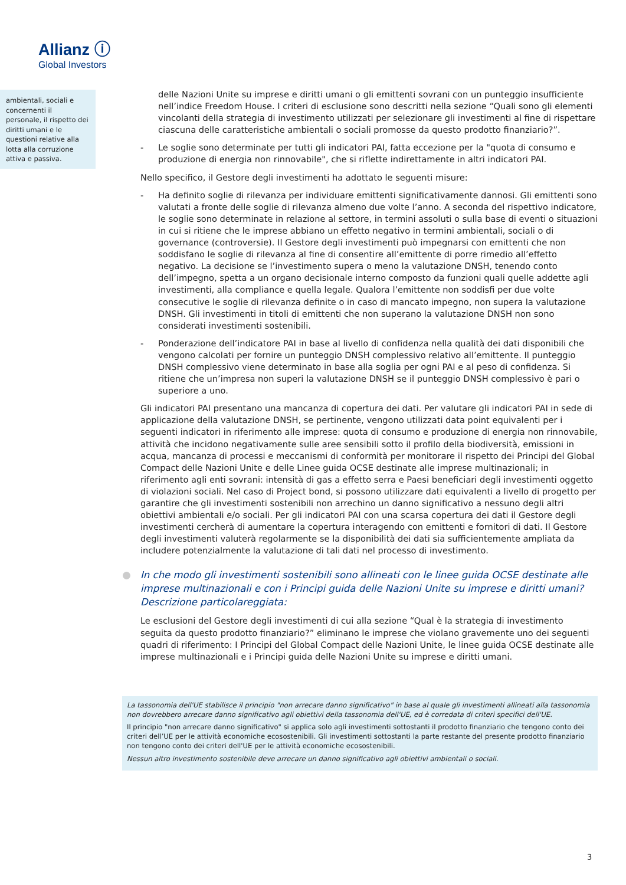Allianz ⓘ
Global Investors
ambientali, sociali e concernenti il personale, il rispetto dei diritti umani e le questioni relative alla lotta alla corruzione attiva e passiva.
delle Nazioni Unite su imprese e diritti umani o gli emittenti sovrani con un punteggio insufficiente nell’indice Freedom House. I criteri di esclusione sono descritti nella sezione “Quali sono gli elementi vincolanti della strategia di investimento utilizzati per selezionare gli investimenti al fine di rispettare ciascuna delle caratteristiche ambientali o sociali promosse da questo prodotto finanziario?”.
- Le soglie sono determinate per tutti gli indicatori PAI, fatta eccezione per la "quota di consumo e produzione di energia non rinnovabile", che si riflette indirettamente in altri indicatori PAI.
Nello specifico, il Gestore degli investimenti ha adottato le seguenti misure:
- Ha definito soglie di rilevanza per individuare emittenti significativamente dannosi. Gli emittenti sono valutati a fronte delle soglie di rilevanza almeno due volte l’anno. A seconda del rispettivo indicatore, le soglie sono determinate in relazione al settore, in termini assoluti o sulla base di eventi o situazioni in cui si ritiene che le imprese abbiano un effetto negativo in termini ambientali, sociali o di governance (controversie). Il Gestore degli investimenti può impegnarsi con emittenti che non soddisfano le soglie di rilevanza al fine di consentire all’emittente di porre rimedio all’effetto negativo. La decisione se l’investimento supera o meno la valutazione DNSH, tenendo conto dell’impegno, spetta a un organo decisionale interno composto da funzioni quali quelle addette agli investimenti, alla compliance e quella legale. Qualora l’emittente non soddisfi per due volte consecutive le soglie di rilevanza definite o in caso di mancato impegno, non supera la valutazione DNSH. Gli investimenti in titoli di emittenti che non superano la valutazione DNSH non sono considerati investimenti sostenibili.
- Ponderazione dell’indicatore PAI in base al livello di confidenza nella qualità dei dati disponibili che vengono calcolati per fornire un punteggio DNSH complessivo relativo all’emittente. Il punteggio DNSH complessivo viene determinato in base alla soglia per ogni PAI e al peso di confidenza. Si ritiene che un’impresa non superi la valutazione DNSH se il punteggio DNSH complessivo è pari o superiore a uno.
Gli indicatori PAI presentano una mancanza di copertura dei dati. Per valutare gli indicatori PAI in sede di applicazione della valutazione DNSH, se pertinente, vengono utilizzati data point equivalenti per i seguenti indicatori in riferimento alle imprese: quota di consumo e produzione di energia non rinnovabile, attività che incidono negativamente sulle aree sensibili sotto il profilo della biodiversità, emissioni in acqua, mancanza di processi e meccanismi di conformità per monitorare il rispetto dei Principi del Global Compact delle Nazioni Unite e delle Linee guida OCSE destinate alle imprese multinazionali; in riferimento agli enti sovrani: intensità di gas a effetto serra e Paesi beneficiari degli investimenti oggetto di violazioni sociali. Nel caso di Project bond, si possono utilizzare dati equivalenti a livello di progetto per garantire che gli investimenti sostenibili non arrechino un danno significativo a nessuno degli altri obiettivi ambientali e/o sociali. Per gli indicatori PAI con una scarsa copertura dei dati il Gestore degli investimenti cercherà di aumentare la copertura interagendo con emittenti e fornitori di dati. Il Gestore degli investimenti valuterà regolarmente se la disponibilità dei dati sia sufficientemente ampliata da includere potenzialmente la valutazione di tali dati nel processo di investimento.
In che modo gli investimenti sostenibili sono allineati con le linee guida OCSE destinate alle imprese multinazionali e con i Principi guida delle Nazioni Unite su imprese e diritti umani? Descrizione particolareggiata:
Le esclusioni del Gestore degli investimenti di cui alla sezione “Qual è la strategia di investimento seguita da questo prodotto finanziario?” eliminano le imprese che violano gravemente uno dei seguenti quadri di riferimento: I Principi del Global Compact delle Nazioni Unite, le linee guida OCSE destinate alle imprese multinazionali e i Principi guida delle Nazioni Unite su imprese e diritti umani.
La tassonomia dell'UE stabilisce il principio "non arrecare danno significativo" in base al quale gli investimenti allineati alla tassonomia non dovrebbero arrecare danno significativo agli obiettivi della tassonomia dell'UE, ed è corredata di criteri specifici dell'UE.
Il principio "non arrecare danno significativo" si applica solo agli investimenti sottostanti il prodotto finanziario che tengono conto dei criteri dell’UE per le attività economiche ecosostenibili. Gli investimenti sottostanti la parte restante del presente prodotto finanziario non tengono conto dei criteri dell'UE per le attività economiche ecosostenibili.
Nessun altro investimento sostenibile deve arrecare un danno significativo agli obiettivi ambientali o sociali.
3